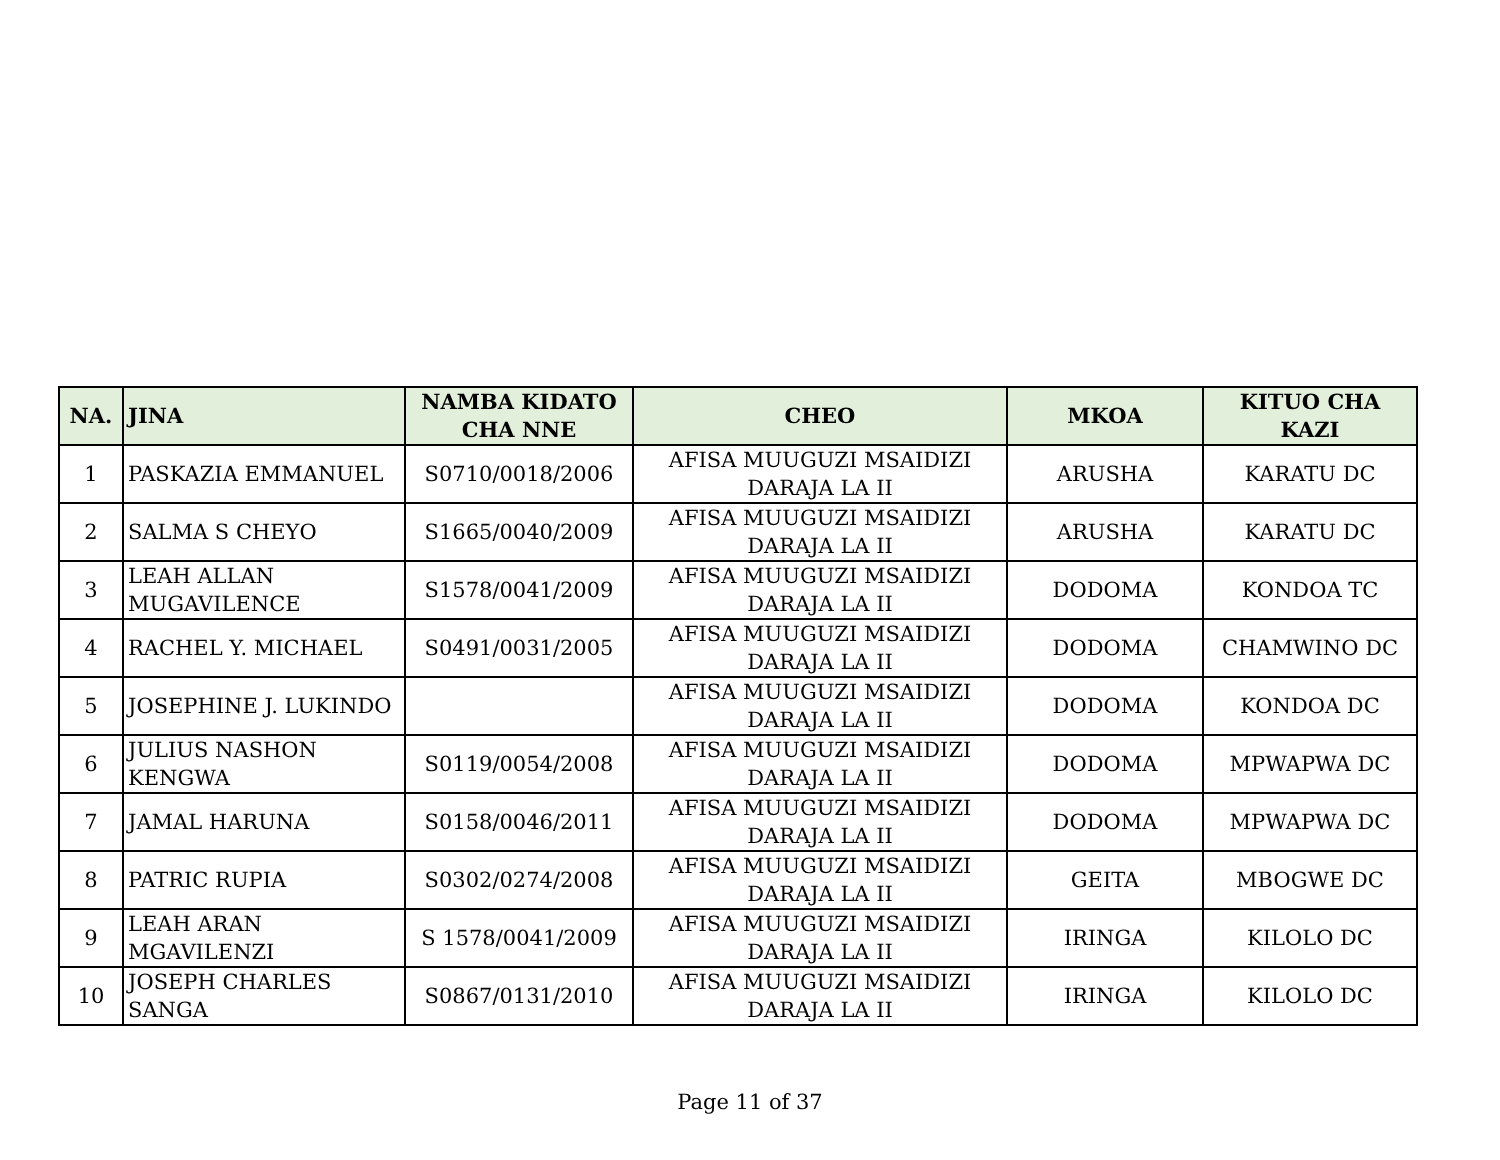| NA. | JINA | NAMBA KIDATO CHA NNE | CHEO | MKOA | KITUO CHA KAZI |
| --- | --- | --- | --- | --- | --- |
| 1 | PASKAZIA EMMANUEL | S0710/0018/2006 | AFISA MUUGUZI MSAIDIZI DARAJA LA II | ARUSHA | KARATU DC |
| 2 | SALMA S CHEYO | S1665/0040/2009 | AFISA MUUGUZI MSAIDIZI DARAJA LA II | ARUSHA | KARATU DC |
| 3 | LEAH ALLAN MUGAVILENCE | S1578/0041/2009 | AFISA MUUGUZI MSAIDIZI DARAJA LA II | DODOMA | KONDOA TC |
| 4 | RACHEL Y. MICHAEL | S0491/0031/2005 | AFISA MUUGUZI MSAIDIZI DARAJA LA II | DODOMA | CHAMWINO DC |
| 5 | JOSEPHINE J. LUKINDO | | AFISA MUUGUZI MSAIDIZI DARAJA LA II | DODOMA | KONDOA DC |
| 6 | JULIUS NASHON KENGWA | S0119/0054/2008 | AFISA MUUGUZI MSAIDIZI DARAJA LA II | DODOMA | MPWAPWA DC |
| 7 | JAMAL HARUNA | S0158/0046/2011 | AFISA MUUGUZI MSAIDIZI DARAJA LA II | DODOMA | MPWAPWA DC |
| 8 | PATRIC RUPIA | S0302/0274/2008 | AFISA MUUGUZI MSAIDIZI DARAJA LA II | GEITA | MBOGWE DC |
| 9 | LEAH ARAN MGAVILENZI | S 1578/0041/2009 | AFISA MUUGUZI MSAIDIZI DARAJA LA II | IRINGA | KILOLO DC |
| 10 | JOSEPH CHARLES SANGA | S0867/0131/2010 | AFISA MUUGUZI MSAIDIZI DARAJA LA II | IRINGA | KILOLO DC |
Page 11 of 37